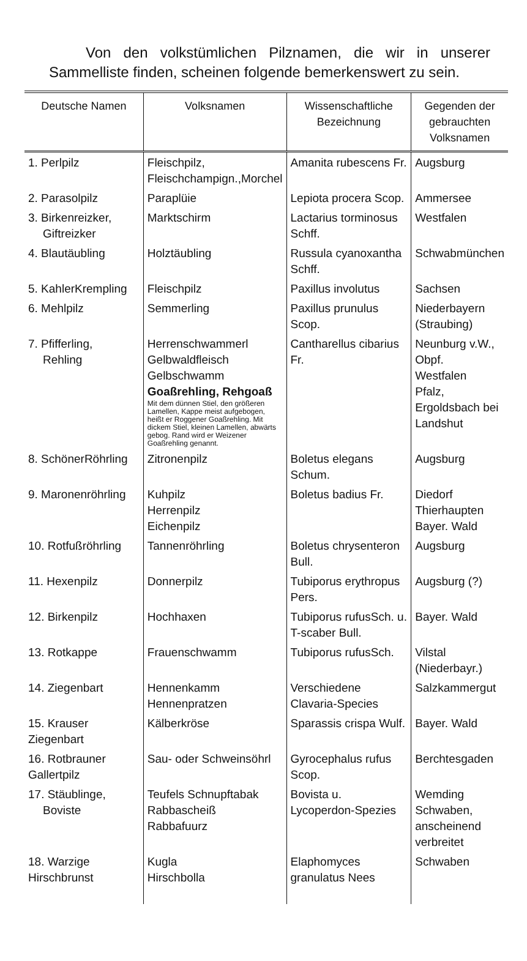Von den volkstümlichen Pilznamen, die wir in unserer Sammelliste finden, scheinen folgende bemerkenswert zu sein.
| Deutsche Namen | Volksnamen | Wissenschaftliche Bezeichnung | Gegenden der gebrauchten Volksnamen |
| --- | --- | --- | --- |
| 1. Perlpilz | Fleischpilz, Fleischchampign.,Morchel | Amanita rubescens Fr. | Augsburg |
| 2. Parasolpilz | Paraplüie | Lepiota procera Scop. | Ammersee |
| 3. Birkenreizker, Giftreizker | Marktschirm | Lactarius torminosus Schff. | Westfalen |
| 4. Blautäubling | Holztäubling | Russula cyanoxantha Schff. | Schwabmünchen |
| 5. KahlerKrempling | Fleischpilz | Paxillus involutus | Sachsen |
| 6. Mehlpilz | Semmerling | Paxillus prunulus Scop. | Niederbayern (Straubing) |
| 7. Pfifferling, Rehling | Herrenschwammerl Gelbwaldfleisch Gelbschwamm Goaßrehling, Rehgoaß Mit dem dünnen Stiel, den größeren Lamellen, Kappe meist aufgebogen, heißt er Roggener Goaßrehling. Mit dickem Stiel, kleinen Lamellen, abwärts gebog. Rand wird er Weizener Goaßrehling genannt. | Cantharellus cibarius Fr. | Neunburg v.W., Obpf. Westfalen Pfalz, Ergoldsbach bei Landshut |
| 8. SchönerRöhrling | Zitronenpilz | Boletus elegans Schum. | Augsburg |
| 9. Maronenröhrling | Kuhpilz Herrenpilz Eichenpilz | Boletus badius Fr. | Diedorf Thierhaupten Bayer. Wald |
| 10. Rotfußröhrling | Tannenröhrling | Boletus chrysenteron Bull. | Augsburg |
| 11. Hexenpilz | Donnerpilz | Tubiporus erythropus Pers. | Augsburg (?) |
| 12. Birkenpilz | Hochhaxen | Tubiporus rufusSch. u. T-scaber Bull. | Bayer. Wald |
| 13. Rotkappe | Frauenschwamm | Tubiporus rufusSch. | Vilstal (Niederbayr.) |
| 14. Ziegenbart | Hennenkamm Hennenpratzen | Verschiedene Clavaria-Species | Salzkammergut |
| 15. Krauser Ziegenbart | Kälberkröse | Sparassis crispa Wulf. | Bayer. Wald |
| 16. Rotbrauner Gallertpilz | Sau- oder Schweinsöhrl | Gyrocephalus rufus Scop. | Berchtesgaden |
| 17. Stäublinge, Boviste | Teufels Schnupftabak Rabbascheiß Rabbafuurz | Bovista u. Lycoperdon-Spezies | Wemding Schwaben, anscheinend verbreitet |
| 18. Warzige Hirschbrunst | Kugla Hirschbolla | Elaphomyces granulatus Nees | Schwaben |